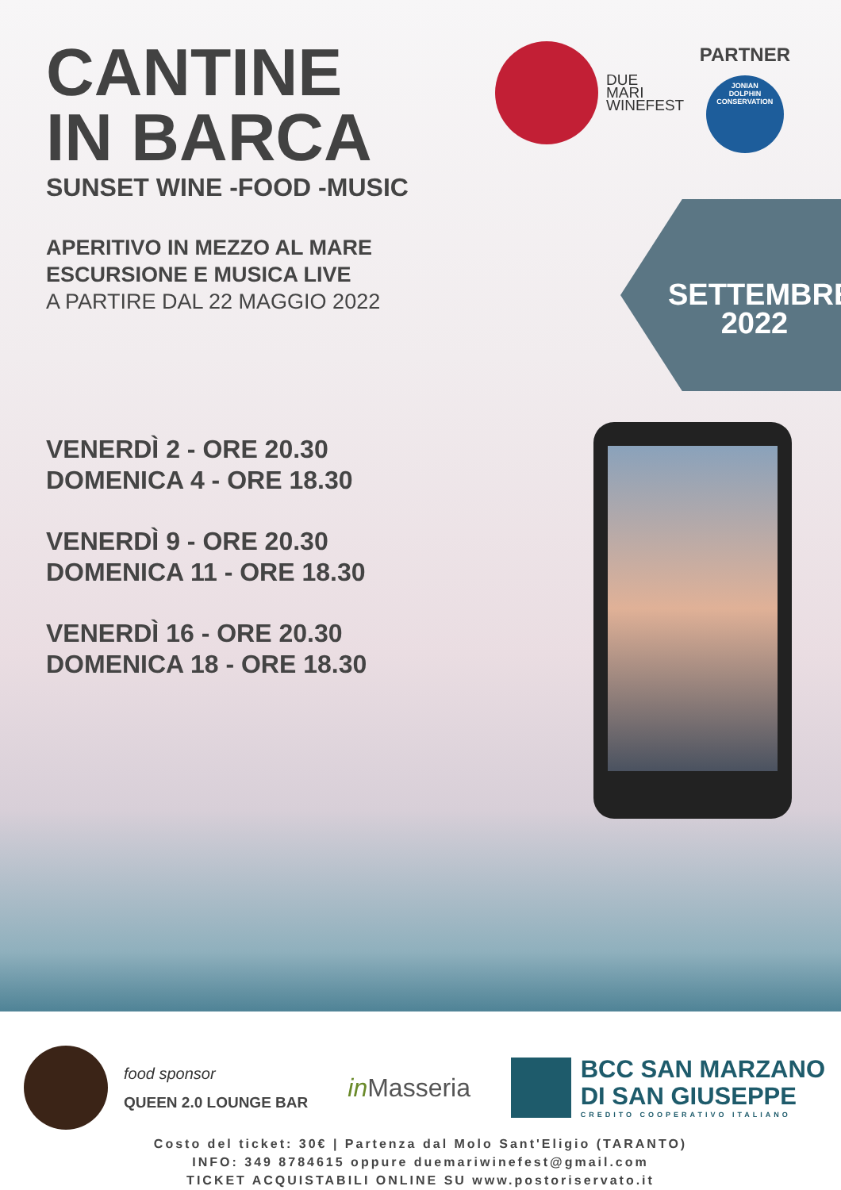CANTINE
IN BARCA
SUNSET WINE -FOOD -MUSIC
APERITIVO IN MEZZO AL MARE
ESCURSIONE E MUSICA LIVE
A PARTIRE DAL 22 MAGGIO 2022
VENERDÌ 2 - ORE 20.30
DOMENICA 4 - ORE 18.30
VENERDÌ 9 - ORE 20.30
DOMENICA 11 - ORE 18.30
VENERDÌ 16 - ORE 20.30
DOMENICA 18 - ORE 18.30
DUE
MARI
WINEFEST
PARTNER
JONIAN
DOLPHIN
CONSERVATION
SETTEMBRE
2022
food sponsor
QUEEN 2.0 LOUNGE BAR
in Masseria
BCC SAN MARZANO
DI SAN GIUSEPPE
CREDITO COOPERATIVO ITALIANO
Costo del ticket: 30€ | Partenza dal Molo Sant'Eligio (TARANTO)
INFO: 349 8784615 oppure duemariwinefest@gmail.com
TICKET ACQUISTABILI ONLINE SU www.postoriservato.it